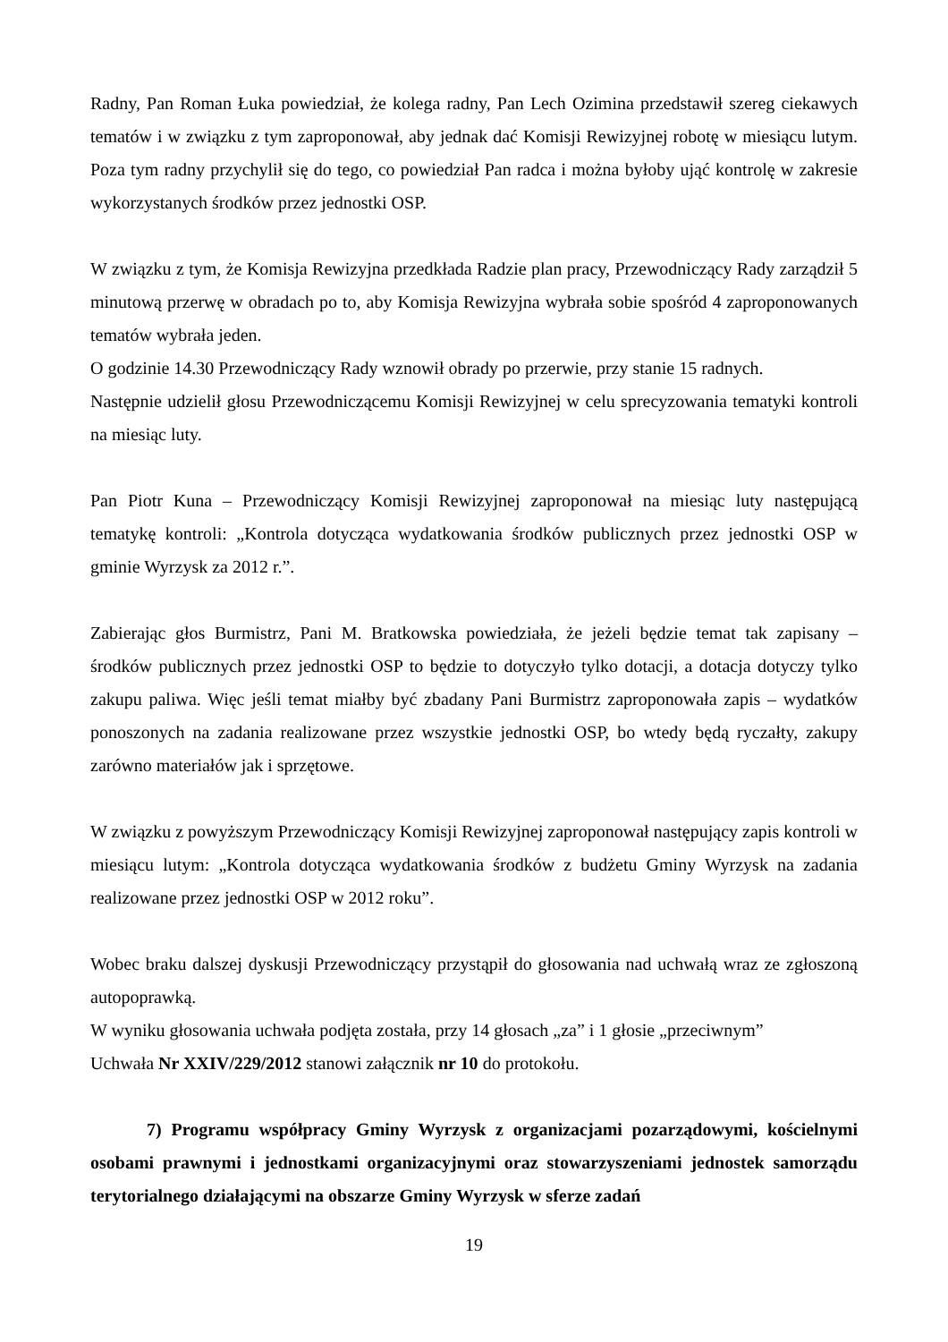Radny, Pan Roman Łuka powiedział, że kolega radny, Pan Lech Ozimina przedstawił szereg ciekawych tematów i w związku z tym zaproponował, aby jednak dać Komisji Rewizyjnej robotę w miesiącu lutym. Poza tym radny przychylił się do tego, co powiedział Pan radca i można byłoby ująć kontrolę w zakresie wykorzystanych środków przez jednostki OSP.
W związku z tym, że Komisja Rewizyjna przedkłada Radzie plan pracy, Przewodniczący Rady zarządził 5 minutową przerwę w obradach po to, aby Komisja Rewizyjna wybrała sobie spośród 4 zaproponowanych tematów wybrała jeden.
O godzinie 14.30 Przewodniczący Rady wznowił obrady po przerwie, przy stanie 15 radnych.
Następnie udzielił głosu Przewodniczącemu Komisji Rewizyjnej w celu sprecyzowania tematyki kontroli na miesiąc luty.
Pan Piotr Kuna – Przewodniczący Komisji Rewizyjnej zaproponował na miesiąc luty następującą tematykę kontroli: „Kontrola dotycząca wydatkowania środków publicznych przez jednostki OSP w gminie Wyrzysk za 2012 r.”.
Zabierając głos Burmistrz, Pani M. Bratkowska powiedziała, że jeżeli będzie temat tak zapisany – środków publicznych przez jednostki OSP to będzie to dotyczyło tylko dotacji, a dotacja dotyczy tylko zakupu paliwa. Więc jeśli temat miałby być zbadany Pani Burmistrz zaproponowała zapis – wydatków ponoszonych na zadania realizowane przez wszystkie jednostki OSP, bo wtedy będą ryczałty, zakupy zarówno materiałów jak i sprzętowe.
W związku z powyższym Przewodniczący Komisji Rewizyjnej zaproponował następujący zapis kontroli w miesiącu lutym: „Kontrola dotycząca wydatkowania środków z budżetu Gminy Wyrzysk na zadania realizowane przez jednostki OSP w 2012 roku”.
Wobec braku dalszej dyskusji Przewodniczący przystąpił do głosowania nad uchwałą wraz ze zgłoszoną autopoprawką.
W wyniku głosowania uchwała podjęta została, przy 14 głosach „za” i 1 głosie „przeciwnym”
Uchwała Nr XXIV/229/2012 stanowi załącznik nr 10 do protokołu.
7) Programu współpracy Gminy Wyrzysk z organizacjami pozarządowymi, kościelnymi osobami prawnymi i jednostkami organizacyjnymi oraz stowarzyszeniami jednostek samorządu terytorialnego działającymi na obszarze Gminy Wyrzysk w sferze zadań
19